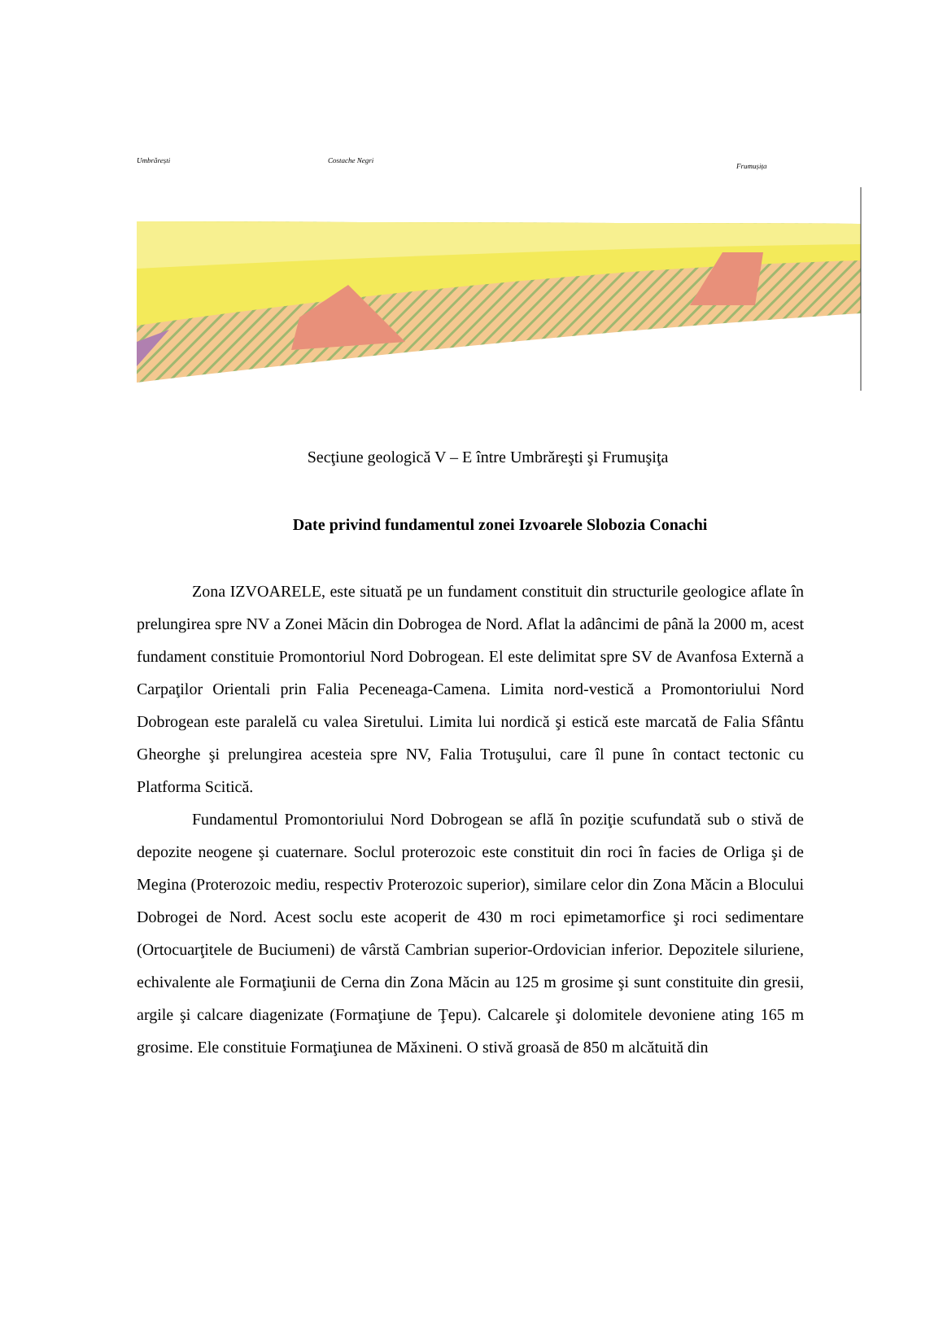Umbrărești
Costache Negri
Frumușița
Secţiune geologică V – E între Umbrăreşti şi Frumuşiţa
Date privind fundamentul zonei Izvoarele Slobozia Conachi
Zona IZVOARELE, este situată pe un fundament constituit din structurile geologice aflate în prelungirea spre NV a Zonei Măcin din Dobrogea de Nord. Aflat la adâncimi de până la 2000 m, acest fundament constituie Promontoriul Nord Dobrogean. El este delimitat spre SV de Avanfosa Externă a Carpaţilor Orientali prin Falia Peceneaga-Camena. Limita nord-vestică a Promontoriului Nord Dobrogean este paralelă cu valea Siretului. Limita lui nordică şi estică este marcată de Falia Sfântu Gheorghe şi prelungirea acesteia spre NV, Falia Trotuşului, care îl pune în contact tectonic cu Platforma Scitică.
Fundamentul Promontoriului Nord Dobrogean se află în poziţie scufundată sub o stivă de depozite neogene şi cuaternare. Soclul proterozoic este constituit din roci în facies de Orliga şi de Megina (Proterozoic mediu, respectiv Proterozoic superior), similare celor din Zona Măcin a Blocului Dobrogei de Nord. Acest soclu este acoperit de 430 m roci epimetamorfice şi roci sedimentare (Ortocuarţitele de Buciumeni) de vârstă Cambrian superior-Ordovician inferior. Depozitele siluriene, echivalente ale Formaţiunii de Cerna din Zona Măcin au 125 m grosime şi sunt constituite din gresii, argile şi calcare diagenizate (Formaţiune de Ţepu). Calcarele şi dolomitele devoniene ating 165 m grosime. Ele constituie Formaţiunea de Măxineni. O stivă groasă de 850 m alcătuită din